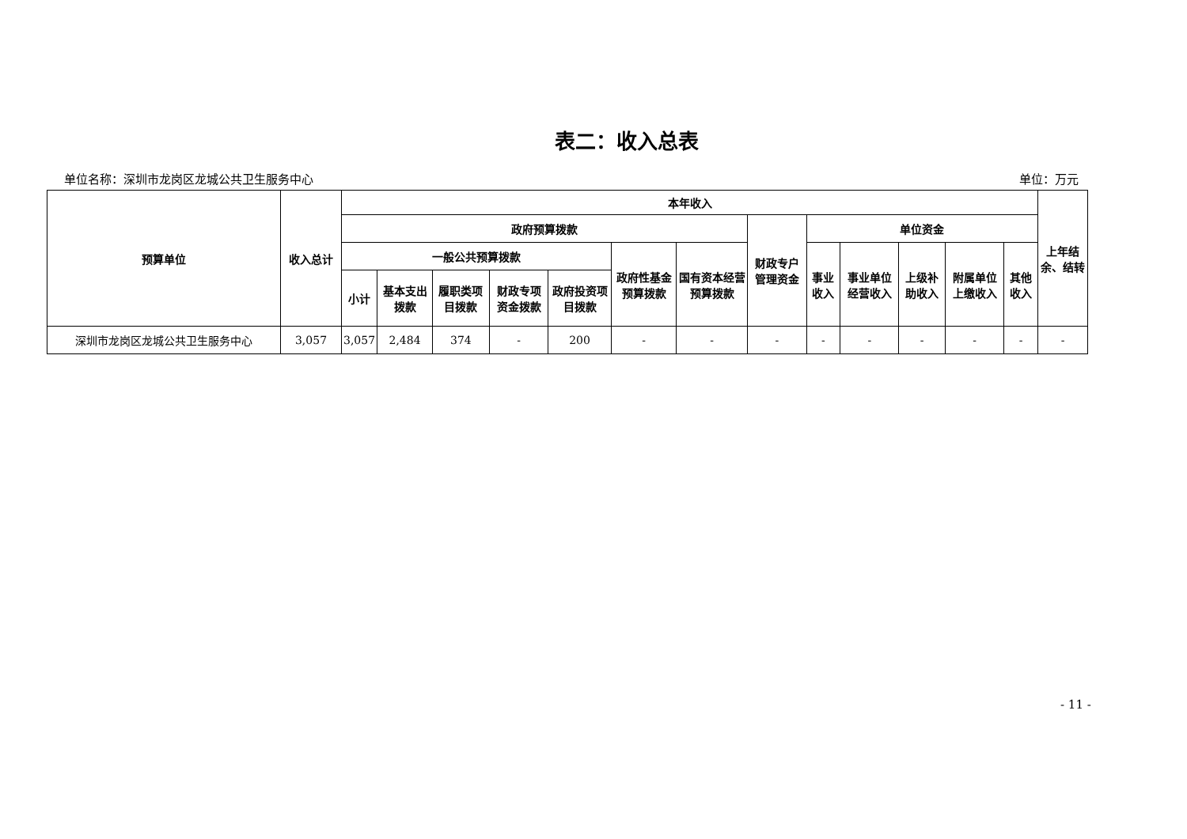表二：收入总表
单位名称：深圳市龙岗区龙城公共卫生服务中心 单位：万元
| 预算单位 | 收入总计 | 本年收入 | | | | | | | | | | | | | 上年结余、结转 |
| --- | --- | --- | --- | --- | --- | --- | --- | --- | --- | --- | --- | --- | --- | --- | --- |
| | | 政府预算拨款 | | | | | | | 财政专户管理资金 | 单位资金 | | | | | |
| | | 一般公共预算拨款 | | | | | 政府性基金预算拨款 | 国有资本经营预算拨款 | | 事业收入 | 事业单位经营收入 | 上级补助收入 | 附属单位上缴收入 | 其他收入 | |
| | | 小计 | 基本支出拨款 | 履职类项目拨款 | 财政专项资金拨款 | 政府投资项目拨款 | | | | | | | | | |
| 深圳市龙岗区龙城公共卫生服务中心 | 3,057 | 3,057 | 2,484 | 374 | - | 200 | - | - | - | - | - | - | - | - | - |
- 11 -